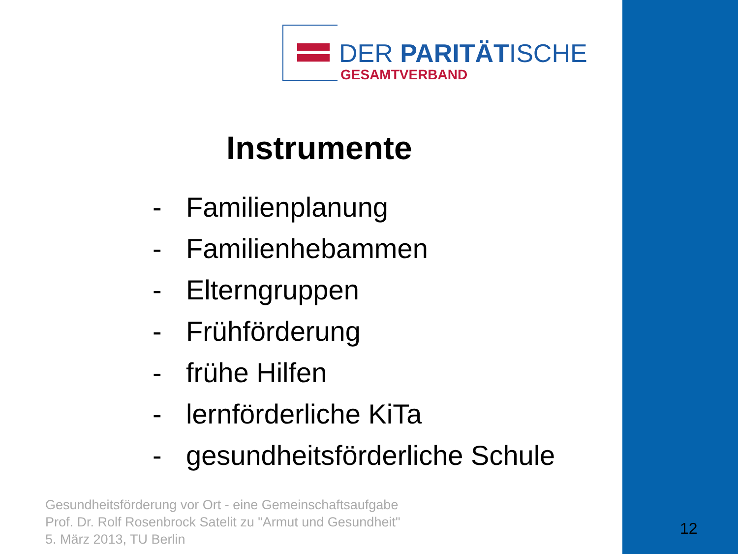DER PARITÄTISCHE
GESAMTVERBAND
Instrumente
- Familienplanung
- Familienhebammen
- Elterngruppen
- Frühförderung
- frühe Hilfen
- lernförderliche KiTa
- gesundheitsförderliche Schule
Gesundheitsförderung vor Ort - eine Gemeinschaftsaufgabe
Prof. Dr. Rolf Rosenbrock Satelit zu "Armut und Gesundheit"
5. März 2013, TU Berlin
12